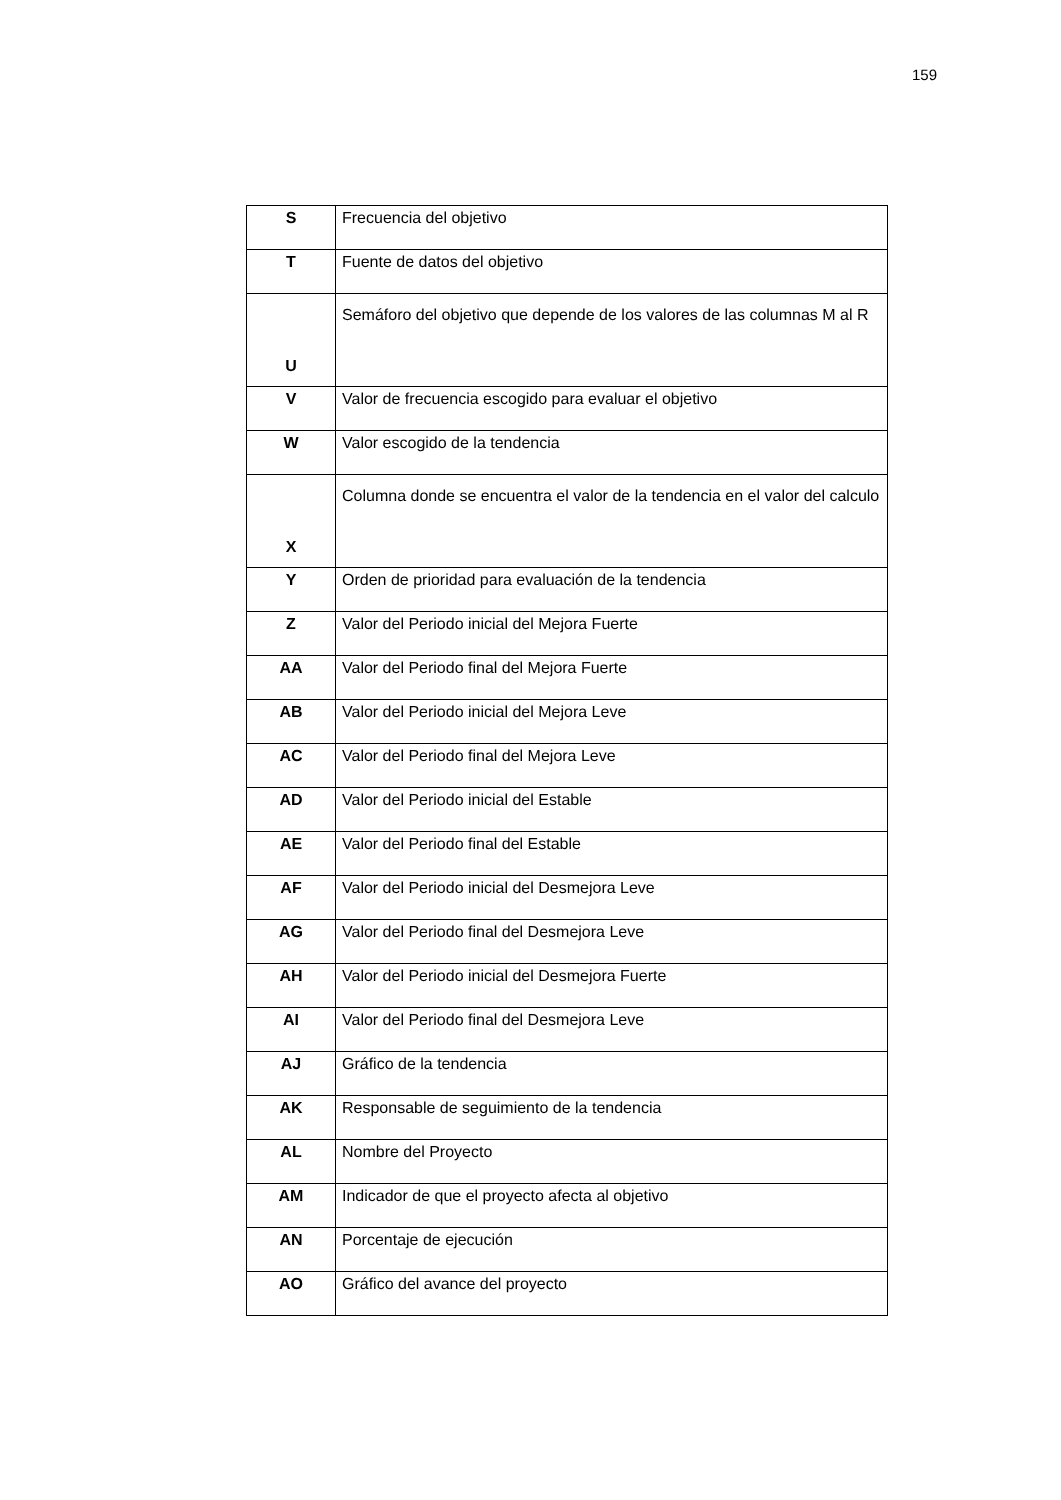159
| S | Frecuencia del objetivo |
| T | Fuente de datos del objetivo |
| U | Semáforo del objetivo que depende de los valores de las columnas M al R |
| V | Valor de frecuencia escogido para evaluar el objetivo |
| W | Valor escogido de la tendencia |
| X | Columna donde se encuentra el valor de la tendencia en el valor del calculo |
| Y | Orden de prioridad para evaluación de la tendencia |
| Z | Valor del Periodo inicial del Mejora Fuerte |
| AA | Valor del Periodo final del Mejora Fuerte |
| AB | Valor del Periodo inicial del Mejora Leve |
| AC | Valor del Periodo final del Mejora Leve |
| AD | Valor del Periodo inicial del Estable |
| AE | Valor del Periodo final del Estable |
| AF | Valor del Periodo inicial del Desmejora Leve |
| AG | Valor del Periodo final del Desmejora Leve |
| AH | Valor del Periodo inicial del Desmejora Fuerte |
| AI | Valor del Periodo final del Desmejora Leve |
| AJ | Gráfico de la tendencia |
| AK | Responsable de seguimiento de la tendencia |
| AL | Nombre del Proyecto |
| AM | Indicador de que el proyecto afecta al objetivo |
| AN | Porcentaje de ejecución |
| AO | Gráfico del avance del proyecto |